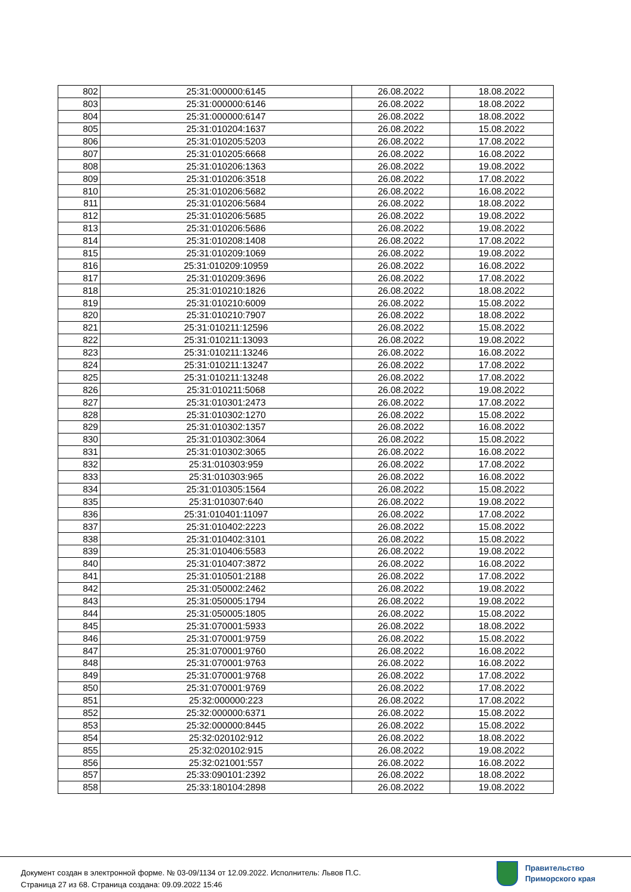| 802 | 25:31:000000:6145 | 26.08.2022 | 18.08.2022 |
| 803 | 25:31:000000:6146 | 26.08.2022 | 18.08.2022 |
| 804 | 25:31:000000:6147 | 26.08.2022 | 18.08.2022 |
| 805 | 25:31:010204:1637 | 26.08.2022 | 15.08.2022 |
| 806 | 25:31:010205:5203 | 26.08.2022 | 17.08.2022 |
| 807 | 25:31:010205:6668 | 26.08.2022 | 16.08.2022 |
| 808 | 25:31:010206:1363 | 26.08.2022 | 19.08.2022 |
| 809 | 25:31:010206:3518 | 26.08.2022 | 17.08.2022 |
| 810 | 25:31:010206:5682 | 26.08.2022 | 16.08.2022 |
| 811 | 25:31:010206:5684 | 26.08.2022 | 18.08.2022 |
| 812 | 25:31:010206:5685 | 26.08.2022 | 19.08.2022 |
| 813 | 25:31:010206:5686 | 26.08.2022 | 19.08.2022 |
| 814 | 25:31:010208:1408 | 26.08.2022 | 17.08.2022 |
| 815 | 25:31:010209:1069 | 26.08.2022 | 19.08.2022 |
| 816 | 25:31:010209:10959 | 26.08.2022 | 16.08.2022 |
| 817 | 25:31:010209:3696 | 26.08.2022 | 17.08.2022 |
| 818 | 25:31:010210:1826 | 26.08.2022 | 18.08.2022 |
| 819 | 25:31:010210:6009 | 26.08.2022 | 15.08.2022 |
| 820 | 25:31:010210:7907 | 26.08.2022 | 18.08.2022 |
| 821 | 25:31:010211:12596 | 26.08.2022 | 15.08.2022 |
| 822 | 25:31:010211:13093 | 26.08.2022 | 19.08.2022 |
| 823 | 25:31:010211:13246 | 26.08.2022 | 16.08.2022 |
| 824 | 25:31:010211:13247 | 26.08.2022 | 17.08.2022 |
| 825 | 25:31:010211:13248 | 26.08.2022 | 17.08.2022 |
| 826 | 25:31:010211:5068 | 26.08.2022 | 19.08.2022 |
| 827 | 25:31:010301:2473 | 26.08.2022 | 17.08.2022 |
| 828 | 25:31:010302:1270 | 26.08.2022 | 15.08.2022 |
| 829 | 25:31:010302:1357 | 26.08.2022 | 16.08.2022 |
| 830 | 25:31:010302:3064 | 26.08.2022 | 15.08.2022 |
| 831 | 25:31:010302:3065 | 26.08.2022 | 16.08.2022 |
| 832 | 25:31:010303:959 | 26.08.2022 | 17.08.2022 |
| 833 | 25:31:010303:965 | 26.08.2022 | 16.08.2022 |
| 834 | 25:31:010305:1564 | 26.08.2022 | 15.08.2022 |
| 835 | 25:31:010307:640 | 26.08.2022 | 19.08.2022 |
| 836 | 25:31:010401:11097 | 26.08.2022 | 17.08.2022 |
| 837 | 25:31:010402:2223 | 26.08.2022 | 15.08.2022 |
| 838 | 25:31:010402:3101 | 26.08.2022 | 15.08.2022 |
| 839 | 25:31:010406:5583 | 26.08.2022 | 19.08.2022 |
| 840 | 25:31:010407:3872 | 26.08.2022 | 16.08.2022 |
| 841 | 25:31:010501:2188 | 26.08.2022 | 17.08.2022 |
| 842 | 25:31:050002:2462 | 26.08.2022 | 19.08.2022 |
| 843 | 25:31:050005:1794 | 26.08.2022 | 19.08.2022 |
| 844 | 25:31:050005:1805 | 26.08.2022 | 15.08.2022 |
| 845 | 25:31:070001:5933 | 26.08.2022 | 18.08.2022 |
| 846 | 25:31:070001:9759 | 26.08.2022 | 15.08.2022 |
| 847 | 25:31:070001:9760 | 26.08.2022 | 16.08.2022 |
| 848 | 25:31:070001:9763 | 26.08.2022 | 16.08.2022 |
| 849 | 25:31:070001:9768 | 26.08.2022 | 17.08.2022 |
| 850 | 25:31:070001:9769 | 26.08.2022 | 17.08.2022 |
| 851 | 25:32:000000:223 | 26.08.2022 | 17.08.2022 |
| 852 | 25:32:000000:6371 | 26.08.2022 | 15.08.2022 |
| 853 | 25:32:000000:8445 | 26.08.2022 | 15.08.2022 |
| 854 | 25:32:020102:912 | 26.08.2022 | 18.08.2022 |
| 855 | 25:32:020102:915 | 26.08.2022 | 19.08.2022 |
| 856 | 25:32:021001:557 | 26.08.2022 | 16.08.2022 |
| 857 | 25:33:090101:2392 | 26.08.2022 | 18.08.2022 |
| 858 | 25:33:180104:2898 | 26.08.2022 | 19.08.2022 |
Документ создан в электронной форме. № 03-09/1134 от 12.09.2022. Исполнитель: Львов П.С.
Страница 27 из 68. Страница создана: 09.09.2022 15:46
Правительство
Приморского края